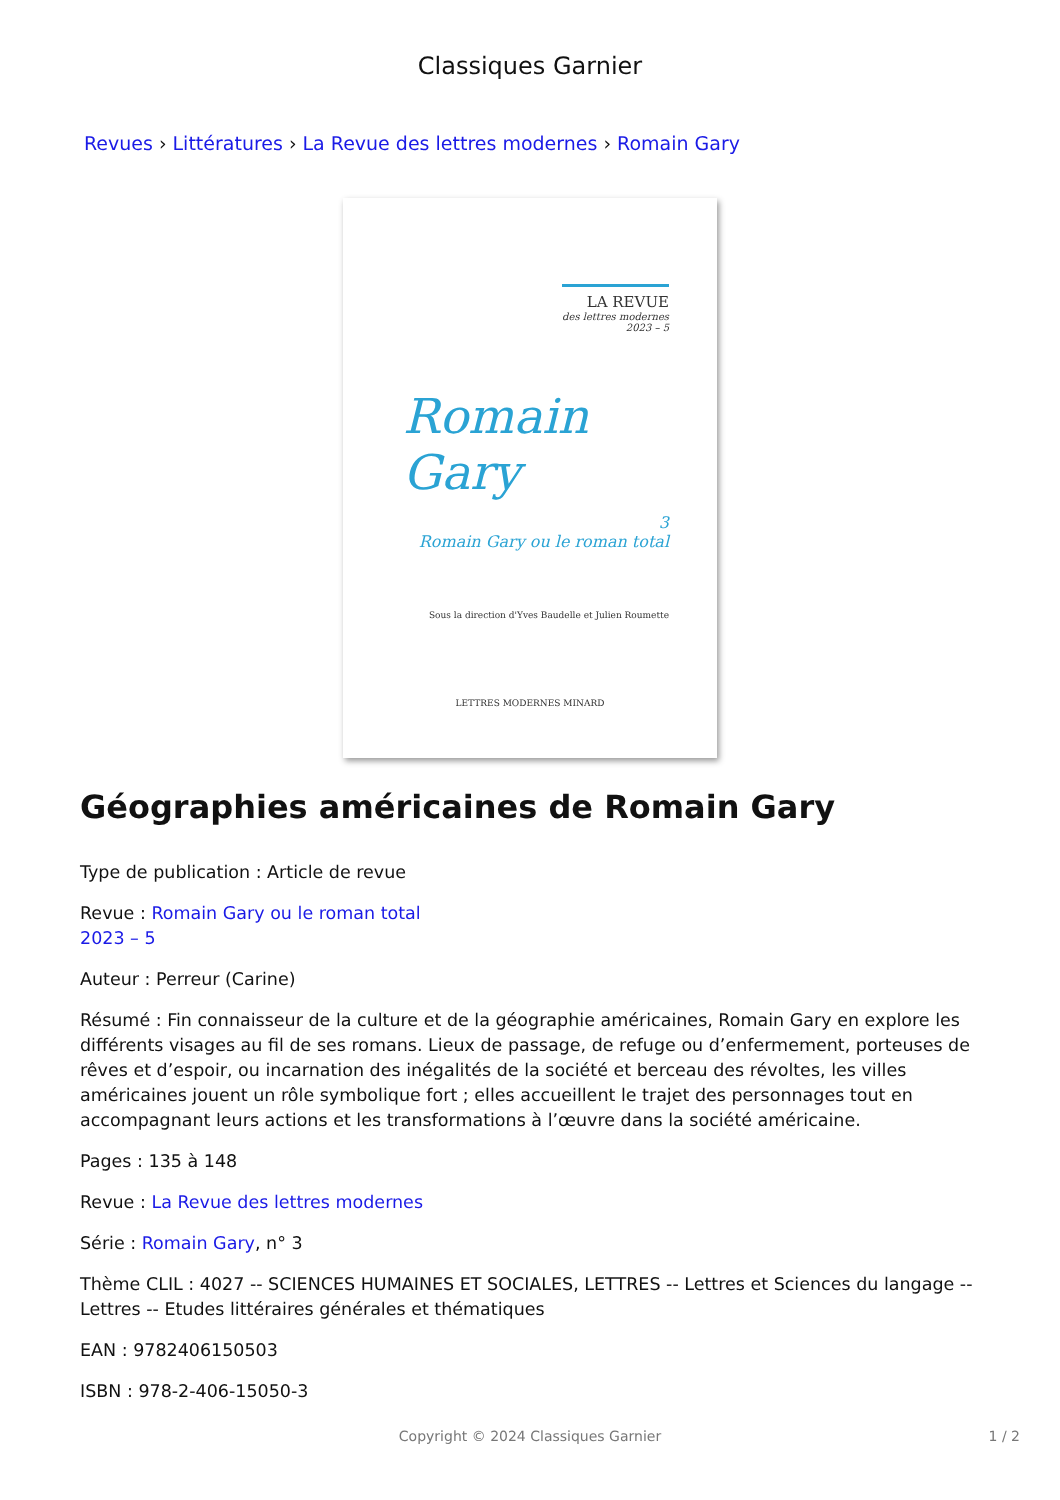Classiques Garnier
Revues › Littératures › La Revue des lettres modernes › Romain Gary
LA REVUE
des lettres modernes
2023 – 5
Romain Gary
3
Romain Gary ou le roman total
Sous la direction d'Yves Baudelle et Julien Roumette
LETTRES MODERNES MINARD
Géographies américaines de Romain Gary
Type de publication : Article de revue
Revue : Romain Gary ou le roman total
2023 – 5
Auteur : Perreur (Carine)
Résumé : Fin connaisseur de la culture et de la géographie américaines, Romain Gary en explore les différents visages au fil de ses romans. Lieux de passage, de refuge ou d’enfermement, porteuses de rêves et d’espoir, ou incarnation des inégalités de la société et berceau des révoltes, les villes américaines jouent un rôle symbolique fort ; elles accueillent le trajet des personnages tout en accompagnant leurs actions et les transformations à l’œuvre dans la société américaine.
Pages : 135 à 148
Revue : La Revue des lettres modernes
Série : Romain Gary, n° 3
Thème CLIL : 4027 -- SCIENCES HUMAINES ET SOCIALES, LETTRES -- Lettres et Sciences du langage -- Lettres -- Etudes littéraires générales et thématiques
EAN : 9782406150503
ISBN : 978-2-406-15050-3
Copyright © 2024 Classiques Garnier
1 / 2